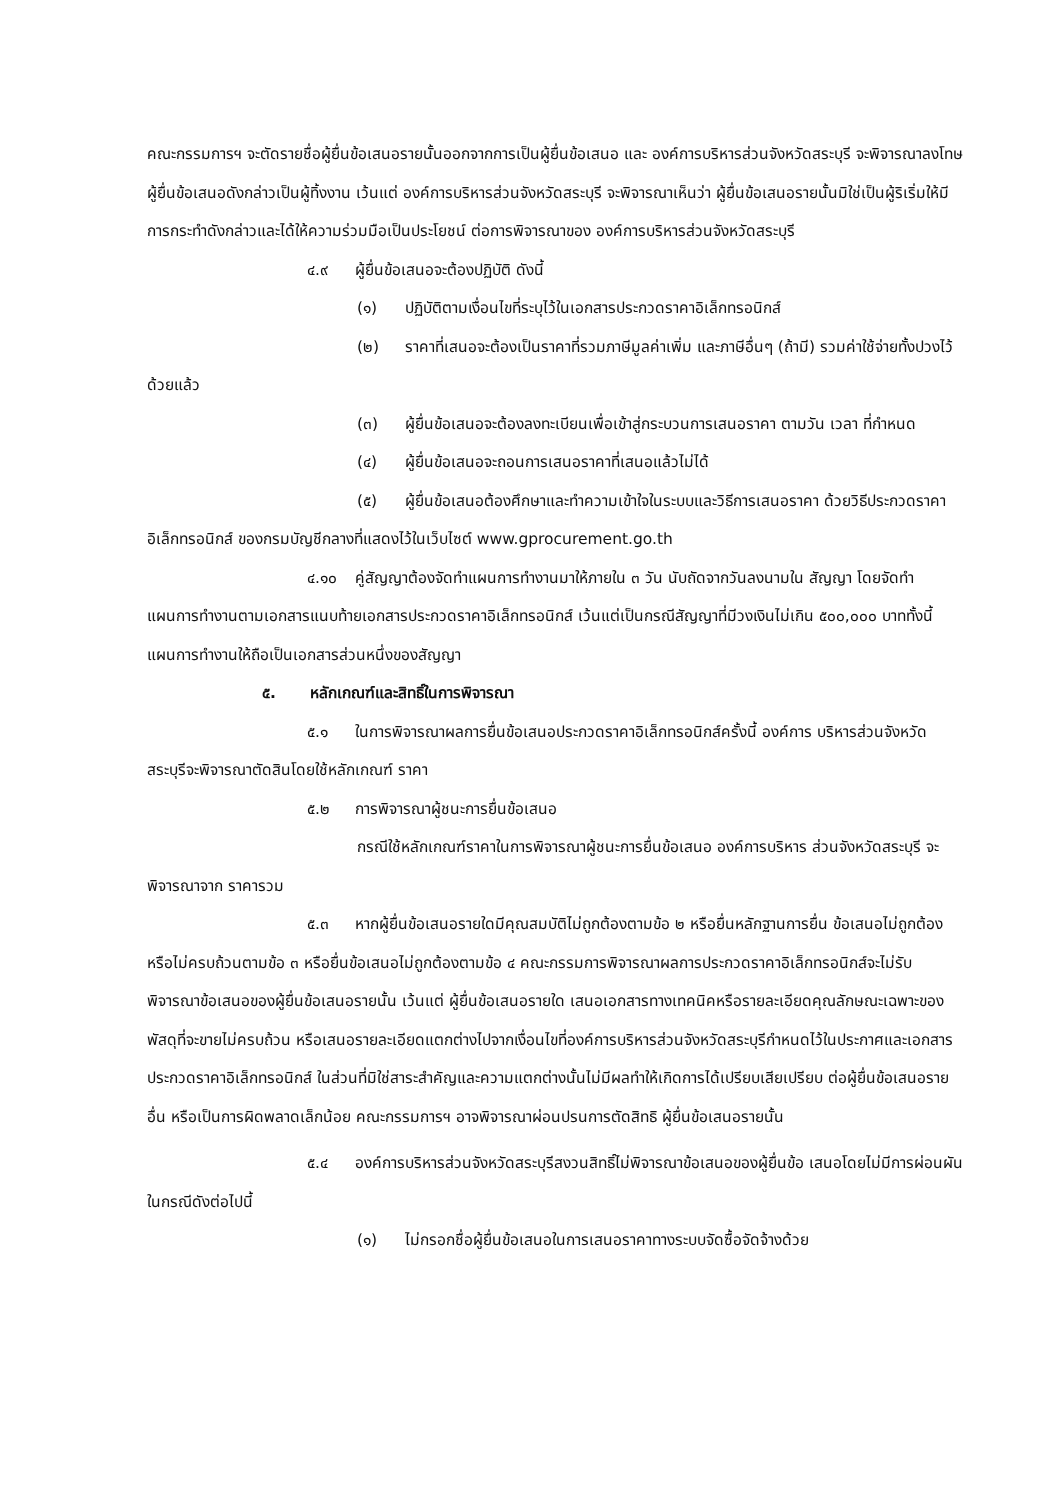คณะกรรมการฯ จะตัดรายชื่อผู้ยื่นข้อเสนอรายนั้นออกจากการเป็นผู้ยื่นข้อเสนอ และ องค์การบริหารส่วนจังหวัดสระบุรี จะพิจารณาลงโทษผู้ยื่นข้อเสนอดังกล่าวเป็นผู้ทิ้งงาน เว้นแต่ องค์การบริหารส่วนจังหวัดสระบุรี จะพิจารณาเห็นว่า ผู้ยื่นข้อเสนอรายนั้นมิใช่เป็นผู้ริเริ่มให้มีการกระทำดังกล่าวและได้ให้ความร่วมมือเป็นประโยชน์ ต่อการพิจารณาของ องค์การบริหารส่วนจังหวัดสระบุรี
๔.๙ ผู้ยื่นข้อเสนอจะต้องปฏิบัติ ดังนี้
(๑) ปฏิบัติตามเงื่อนไขที่ระบุไว้ในเอกสารประกวดราคาอิเล็กทรอนิกส์
(๒) ราคาที่เสนอจะต้องเป็นราคาที่รวมภาษีมูลค่าเพิ่ม และภาษีอื่นๆ (ถ้ามี) รวมค่าใช้จ่ายทั้งปวงไว้ด้วยแล้ว
(๓) ผู้ยื่นข้อเสนอจะต้องลงทะเบียนเพื่อเข้าสู่กระบวนการเสนอราคา ตามวัน เวลา ที่กำหนด
(๔) ผู้ยื่นข้อเสนอจะถอนการเสนอราคาที่เสนอแล้วไม่ได้
(๕) ผู้ยื่นข้อเสนอต้องศึกษาและทำความเข้าใจในระบบและวิธีการเสนอราคา ด้วยวิธีประกวดราคาอิเล็กทรอนิกส์ ของกรมบัญชีกลางที่แสดงไว้ในเว็บไซต์ www.gprocurement.go.th
๔.๑๐ คู่สัญญาต้องจัดทำแผนการทำงานมาให้ภายใน ๓ วัน นับถัดจากวันลงนามใน สัญญา โดยจัดทำแผนการทำงานตามเอกสารแนบท้ายเอกสารประกวดราคาอิเล็กทรอนิกส์ เว้นแต่เป็นกรณีสัญญาที่มีวงเงินไม่เกิน ๕๐๐,๐๐๐ บาททั้งนี้ แผนการทำงานให้ถือเป็นเอกสารส่วนหนึ่งของสัญญา
๕. หลักเกณฑ์และสิทธิ์ในการพิจารณา
๕.๑ ในการพิจารณาผลการยื่นข้อเสนอประกวดราคาอิเล็กทรอนิกส์ครั้งนี้ องค์การ บริหารส่วนจังหวัดสระบุรีจะพิจารณาตัดสินโดยใช้หลักเกณฑ์ ราคา
๕.๒ การพิจารณาผู้ชนะการยื่นข้อเสนอ
กรณีใช้หลักเกณฑ์ราคาในการพิจารณาผู้ชนะการยื่นข้อเสนอ องค์การบริหาร ส่วนจังหวัดสระบุรี จะพิจารณาจาก ราคารวม
๕.๓ หากผู้ยื่นข้อเสนอรายใดมีคุณสมบัติไม่ถูกต้องตามข้อ ๒ หรือยื่นหลักฐานการยื่น ข้อเสนอไม่ถูกต้อง หรือไม่ครบถ้วนตามข้อ ๓ หรือยื่นข้อเสนอไม่ถูกต้องตามข้อ ๔ คณะกรรมการพิจารณาผลการประกวดราคาอิเล็กทรอนิกส์จะไม่รับพิจารณาข้อเสนอของผู้ยื่นข้อเสนอรายนั้น เว้นแต่ ผู้ยื่นข้อเสนอรายใด เสนอเอกสารทางเทคนิคหรือรายละเอียดคุณลักษณะเฉพาะของพัสดุที่จะขายไม่ครบถ้วน หรือเสนอรายละเอียดแตกต่างไปจากเงื่อนไขที่องค์การบริหารส่วนจังหวัดสระบุรีกำหนดไว้ในประกาศและเอกสารประกวดราคาอิเล็กทรอนิกส์ ในส่วนที่มิใช่สาระสำคัญและความแตกต่างนั้นไม่มีผลทำให้เกิดการได้เปรียบเสียเปรียบ ต่อผู้ยื่นข้อเสนอรายอื่น หรือเป็นการผิดพลาดเล็กน้อย คณะกรรมการฯ อาจพิจารณาผ่อนปรนการตัดสิทธิ ผู้ยื่นข้อเสนอรายนั้น
๕.๔ องค์การบริหารส่วนจังหวัดสระบุรีสงวนสิทธิ์ไม่พิจารณาข้อเสนอของผู้ยื่นข้อ เสนอโดยไม่มีการผ่อนผัน ในกรณีดังต่อไปนี้
(๑) ไม่กรอกชื่อผู้ยื่นข้อเสนอในการเสนอราคาทางระบบจัดซื้อจัดจ้างด้วย